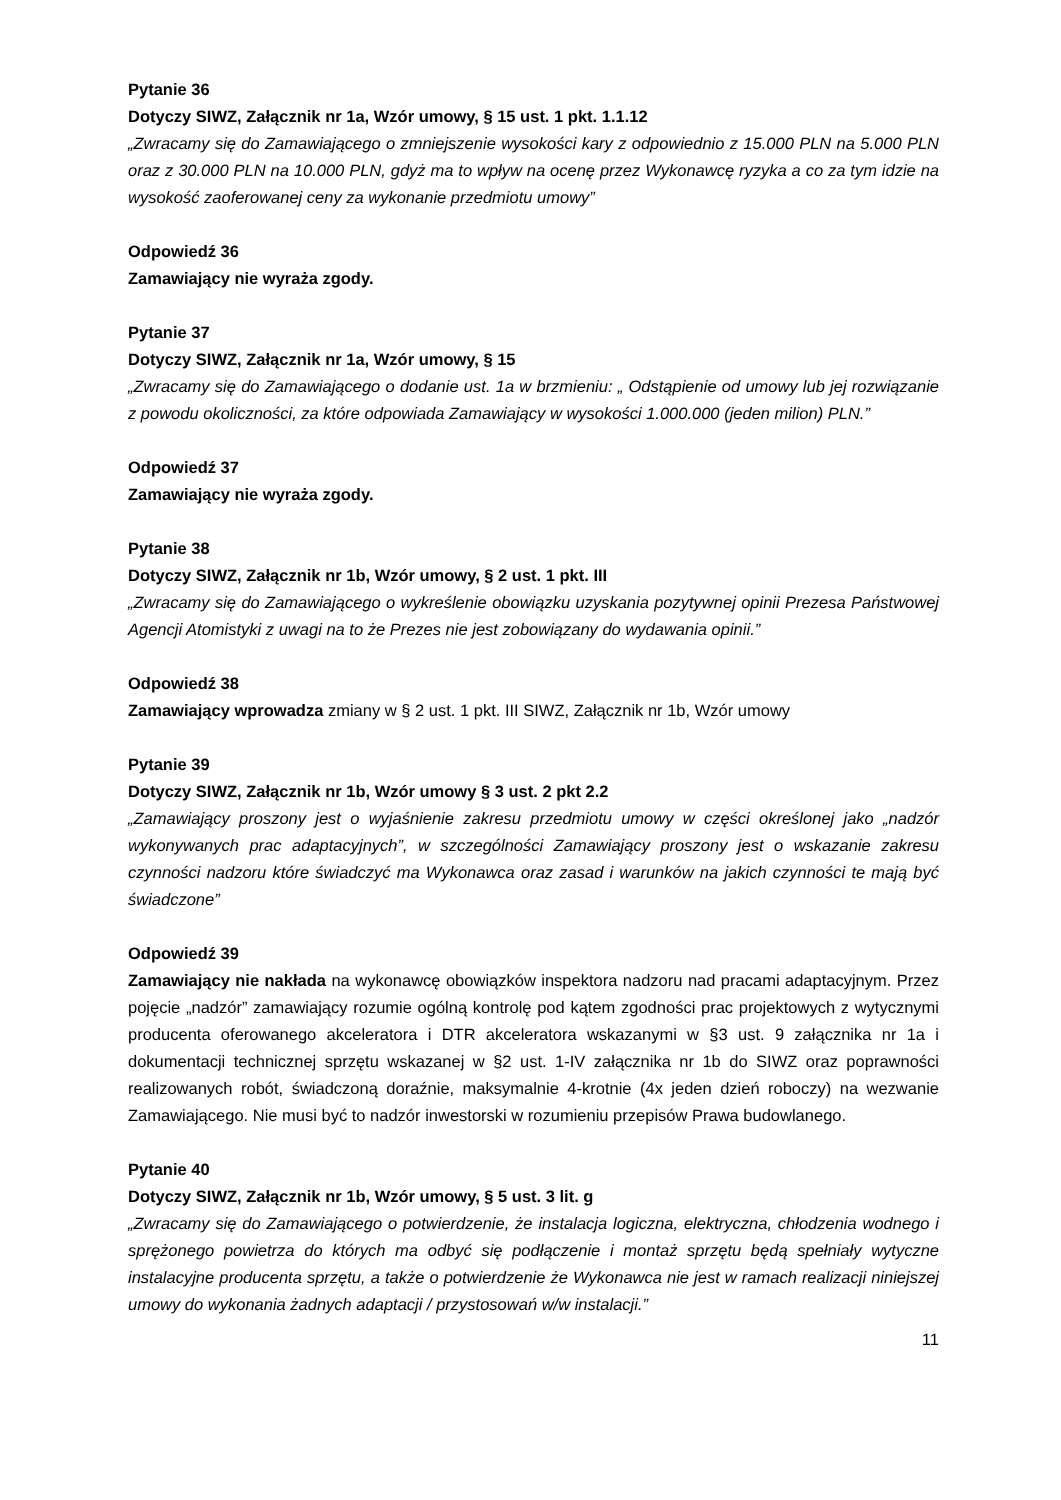Pytanie 36
Dotyczy SIWZ, Załącznik nr 1a, Wzór umowy, § 15 ust. 1 pkt. 1.1.12
„Zwracamy się do Zamawiającego o zmniejszenie wysokości kary z odpowiednio z 15.000 PLN na 5.000 PLN oraz z 30.000 PLN na 10.000 PLN, gdyż ma to wpływ na ocenę przez Wykonawcę ryzyka a co za tym idzie na wysokość zaoferowanej ceny za wykonanie przedmiotu umowy”
Odpowiedź 36
Zamawiający nie wyraża zgody.
Pytanie 37
Dotyczy SIWZ, Załącznik nr 1a, Wzór umowy, § 15
„Zwracamy się do Zamawiającego o dodanie ust. 1a w brzmieniu: „ Odstąpienie od umowy lub jej rozwiązanie z powodu okoliczności, za które odpowiada Zamawiający w wysokości 1.000.000 (jeden milion) PLN.”
Odpowiedź 37
Zamawiający nie wyraża zgody.
Pytanie 38
Dotyczy SIWZ, Załącznik nr 1b, Wzór umowy, § 2 ust. 1 pkt. III
„Zwracamy się do Zamawiającego o wykreślenie obowiązku uzyskania pozytywnej opinii Prezesa Państwowej Agencji Atomistyki z uwagi na to że Prezes nie jest zobowiązany do wydawania opinii.”
Odpowiedź 38
Zamawiający wprowadza zmiany w § 2 ust. 1 pkt. III SIWZ, Załącznik nr 1b, Wzór umowy
Pytanie 39
Dotyczy SIWZ, Załącznik nr 1b, Wzór umowy § 3 ust. 2 pkt 2.2
„Zamawiający proszony jest o wyjaśnienie zakresu przedmiotu umowy w części określonej jako „nadzór wykonywanych prac adaptacyjnych”, w szczególności Zamawiający proszony jest o wskazanie zakresu czynności nadzoru które świadczyć ma Wykonawca oraz zasad i warunków na jakich czynności te mają być świadczone”
Odpowiedź 39
Zamawiający nie nakłada na wykonawcę obowiązków inspektora nadzoru nad pracami adaptacyjnym. Przez pojęcie „nadzór” zamawiający rozumie ogólną kontrolę pod kątem zgodności prac projektowych z wytycznymi producenta oferowanego akceleratora i DTR akceleratora wskazanymi w §3 ust. 9 załącznika nr 1a i dokumentacji technicznej sprzętu wskazanej w §2 ust. 1-IV załącznika nr 1b do SIWZ oraz poprawności realizowanych robót, świadczoną doraźnie, maksymalnie 4-krotnie (4x jeden dzień roboczy) na wezwanie Zamawiającego. Nie musi być to nadzór inwestorski w rozumieniu przepisów Prawa budowlanego.
Pytanie 40
Dotyczy SIWZ, Załącznik nr 1b, Wzór umowy, § 5 ust. 3 lit. g
„Zwracamy się do Zamawiającego o potwierdzenie, że instalacja logiczna, elektryczna, chłodzenia wodnego i sprężonego powietrza do których ma odbyć się podłączenie i montaż sprzętu będą spełniały wytyczne instalacyjne producenta sprzętu, a także o potwierdzenie że Wykonawca nie jest w ramach realizacji niniejszej umowy do wykonania żadnych adaptacji / przystosowań w/w instalacji.”
11